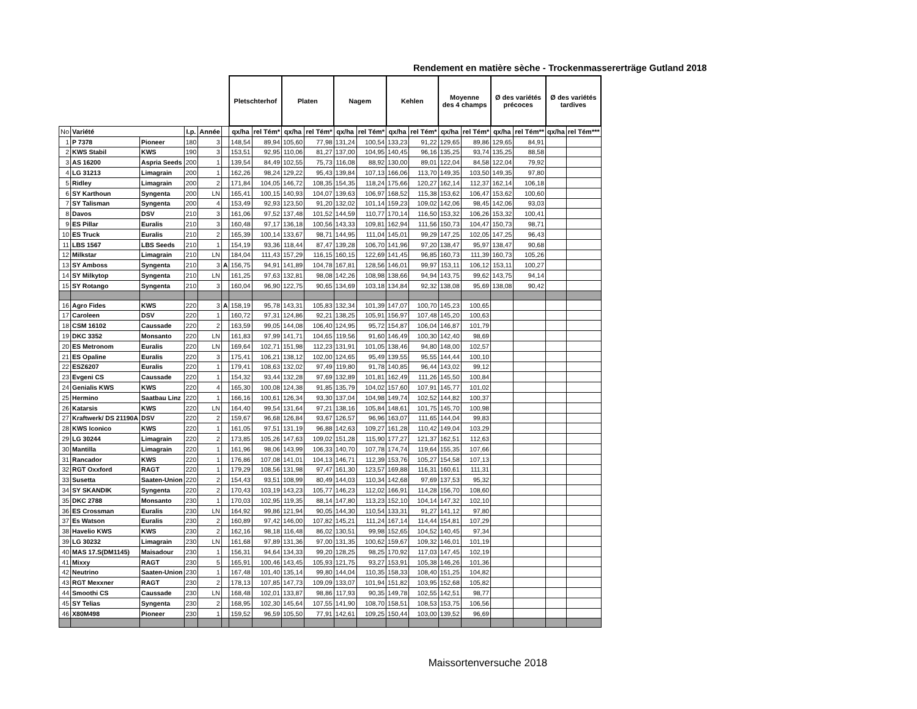Rendement en matière sèche - Trockenmassererträge Gutland 2018
| | | | | | | Pletschterhof | | Platen | | Nagem | | Kehlen | | Moyenne des 4 champs | | Ø des variétés précoces | | Ø des variétés tardives | |
| --- | --- | --- | --- | --- | --- | --- | --- | --- | --- | --- | --- | --- | --- | --- | --- | --- | --- | --- | --- |
| No | Variété | | I.p. | Année | | qx/ha | rel Tém* | qx/ha | rel Tém* | qx/ha | rel Tém* | qx/ha | rel Tém* | qx/ha | rel Tém* | qx/ha | rel Tém** | qx/ha | rel Tém*** |
| 1 | P 7378 | Pioneer | 180 | 3 | | 148,54 | 89,94 | 105,60 | 77,98 | 131,24 | 100,54 | 133,23 | 91,22 | 129,65 | 89,86 | 129,65 | 84,91 | | |
| 2 | KWS Stabil | KWS | 190 | 3 | | 153,51 | 92,95 | 110,06 | 81,27 | 137,00 | 104,95 | 140,45 | 96,16 | 135,25 | 93,74 | 135,25 | 88,58 | | |
| 3 | AS 16200 | Aspria Seeds | 200 | 1 | | 139,54 | 84,49 | 102,55 | 75,73 | 116,08 | 88,92 | 130,00 | 89,01 | 122,04 | 84,58 | 122,04 | 79,92 | | |
| 4 | LG 31213 | Limagrain | 200 | 1 | | 162,26 | 98,24 | 129,22 | 95,43 | 139,84 | 107,13 | 166,06 | 113,70 | 149,35 | 103,50 | 149,35 | 97,80 | | |
| 5 | Ridley | Limagrain | 200 | 2 | | 171,84 | 104,05 | 146,72 | 108,35 | 154,35 | 118,24 | 175,66 | 120,27 | 162,14 | 112,37 | 162,14 | 106,18 | | |
| 6 | SY Karthoun | Syngenta | 200 | LN | | 165,41 | 100,15 | 140,93 | 104,07 | 139,63 | 106,97 | 168,52 | 115,38 | 153,62 | 106,47 | 153,62 | 100,60 | | |
| 7 | SY Talisman | Syngenta | 200 | 4 | | 153,49 | 92,93 | 123,50 | 91,20 | 132,02 | 101,14 | 159,23 | 109,02 | 142,06 | 98,45 | 142,06 | 93,03 | | |
| 8 | Davos | DSV | 210 | 3 | | 161,06 | 97,52 | 137,48 | 101,52 | 144,59 | 110,77 | 170,14 | 116,50 | 153,32 | 106,26 | 153,32 | 100,41 | | |
| 9 | ES Pillar | Euralis | 210 | 3 | | 160,48 | 97,17 | 136,18 | 100,56 | 143,33 | 109,81 | 162,94 | 111,56 | 150,73 | 104,47 | 150,73 | 98,71 | | |
| 10 | ES Truck | Euralis | 210 | 2 | | 165,39 | 100,14 | 133,67 | 98,71 | 144,95 | 111,04 | 145,01 | 99,29 | 147,25 | 102,05 | 147,25 | 96,43 | | |
| 11 | LBS 1567 | LBS Seeds | 210 | 1 | | 154,19 | 93,36 | 118,44 | 87,47 | 139,28 | 106,70 | 141,96 | 97,20 | 138,47 | 95,97 | 138,47 | 90,68 | | |
| 12 | Milkstar | Limagrain | 210 | LN | | 184,04 | 111,43 | 157,29 | 116,15 | 160,15 | 122,69 | 141,45 | 96,85 | 160,73 | 111,39 | 160,73 | 105,26 | | |
| 13 | SY Amboss | Syngenta | 210 | 3 | A | 156,75 | 94,91 | 141,89 | 104,78 | 167,81 | 128,56 | 146,01 | 99,97 | 153,11 | 106,12 | 153,11 | 100,27 | | |
| 14 | SY Milkytop | Syngenta | 210 | LN | | 161,25 | 97,63 | 132,81 | 98,08 | 142,26 | 108,98 | 138,66 | 94,94 | 143,75 | 99,62 | 143,75 | 94,14 | | |
| 15 | SY Rotango | Syngenta | 210 | 3 | | 160,04 | 96,90 | 122,75 | 90,65 | 134,69 | 103,18 | 134,84 | 92,32 | 138,08 | 95,69 | 138,08 | 90,42 | | |
| 16 | Agro Fides | KWS | 220 | 3 | A | 158,19 | 95,78 | 143,31 | 105,83 | 132,34 | 101,39 | 147,07 | 100,70 | 145,23 | 100,65 | | | | |
| 17 | Caroleen | DSV | 220 | 1 | | 160,72 | 97,31 | 124,86 | 92,21 | 138,25 | 105,91 | 156,97 | 107,48 | 145,20 | 100,63 | | | | |
| 18 | CSM 16102 | Caussade | 220 | 2 | | 163,59 | 99,05 | 144,08 | 106,40 | 124,95 | 95,72 | 154,87 | 106,04 | 146,87 | 101,79 | | | | |
| 19 | DKC 3352 | Monsanto | 220 | LN | | 161,83 | 97,99 | 141,71 | 104,65 | 119,56 | 91,60 | 146,49 | 100,30 | 142,40 | 98,69 | | | | |
| 20 | ES Metronom | Euralis | 220 | LN | | 169,64 | 102,71 | 151,98 | 112,23 | 131,91 | 101,05 | 138,46 | 94,80 | 148,00 | 102,57 | | | | |
| 21 | ES Opaline | Euralis | 220 | 3 | | 175,41 | 106,21 | 138,12 | 102,00 | 124,65 | 95,49 | 139,55 | 95,55 | 144,44 | 100,10 | | | | |
| 22 | ESZ6207 | Euralis | 220 | 1 | | 179,41 | 108,63 | 132,02 | 97,49 | 119,80 | 91,78 | 140,85 | 96,44 | 143,02 | 99,12 | | | | |
| 23 | Evgeni CS | Caussade | 220 | 1 | | 154,32 | 93,44 | 132,28 | 97,69 | 132,89 | 101,81 | 162,49 | 111,26 | 145,50 | 100,84 | | | | |
| 24 | Genialis KWS | KWS | 220 | 4 | | 165,30 | 100,08 | 124,38 | 91,85 | 135,79 | 104,02 | 157,60 | 107,91 | 145,77 | 101,02 | | | | |
| 25 | Hermino | Saatbau Linz | 220 | 1 | | 166,16 | 100,61 | 126,34 | 93,30 | 137,04 | 104,98 | 149,74 | 102,52 | 144,82 | 100,37 | | | | |
| 26 | Katarsis | KWS | 220 | LN | | 164,40 | 99,54 | 131,64 | 97,21 | 138,16 | 105,84 | 148,61 | 101,75 | 145,70 | 100,98 | | | | |
| 27 | Kraftwerk/ DS 21190A | DSV | 220 | 2 | | 159,67 | 96,68 | 126,84 | 93,67 | 126,57 | 96,96 | 163,07 | 111,65 | 144,04 | 99,83 | | | | |
| 28 | KWS Iconico | KWS | 220 | 1 | | 161,05 | 97,51 | 131,19 | 96,88 | 142,63 | 109,27 | 161,28 | 110,42 | 149,04 | 103,29 | | | | |
| 29 | LG 30244 | Limagrain | 220 | 2 | | 173,85 | 105,26 | 147,63 | 109,02 | 151,28 | 115,90 | 177,27 | 121,37 | 162,51 | 112,63 | | | | |
| 30 | Mantilla | Limagrain | 220 | 1 | | 161,96 | 98,06 | 143,99 | 106,33 | 140,70 | 107,78 | 174,74 | 119,64 | 155,35 | 107,66 | | | | |
| 31 | Rancador | KWS | 220 | 1 | | 176,86 | 107,08 | 141,01 | 104,13 | 146,71 | 112,39 | 153,76 | 105,27 | 154,58 | 107,13 | | | | |
| 32 | RGT Oxxford | RAGT | 220 | 1 | | 179,29 | 108,56 | 131,98 | 97,47 | 161,30 | 123,57 | 169,88 | 116,31 | 160,61 | 111,31 | | | | |
| 33 | Susetta | Saaten-Union | 220 | 2 | | 154,43 | 93,51 | 108,99 | 80,49 | 144,03 | 110,34 | 142,68 | 97,69 | 137,53 | 95,32 | | | | |
| 34 | SY SKANDIK | Syngenta | 220 | 2 | | 170,43 | 103,19 | 143,23 | 105,77 | 146,23 | 112,02 | 166,91 | 114,28 | 156,70 | 108,60 | | | | |
| 35 | DKC 2788 | Monsanto | 230 | 1 | | 170,03 | 102,95 | 119,35 | 88,14 | 147,80 | 113,23 | 152,10 | 104,14 | 147,32 | 102,10 | | | | |
| 36 | ES Crossman | Euralis | 230 | LN | | 164,92 | 99,86 | 121,94 | 90,05 | 144,30 | 110,54 | 133,31 | 91,27 | 141,12 | 97,80 | | | | |
| 37 | Es Watson | Euralis | 230 | 2 | | 160,89 | 97,42 | 146,00 | 107,82 | 145,21 | 111,24 | 167,14 | 114,44 | 154,81 | 107,29 | | | | |
| 38 | Havelio KWS | KWS | 230 | 2 | | 162,16 | 98,18 | 116,48 | 86,02 | 130,51 | 99,98 | 152,65 | 104,52 | 140,45 | 97,34 | | | | |
| 39 | LG 30232 | Limagrain | 230 | LN | | 161,68 | 97,89 | 131,36 | 97,00 | 131,35 | 100,62 | 159,67 | 109,32 | 146,01 | 101,19 | | | | |
| 40 | MAS 17.S(DM1145) | Maisadour | 230 | 1 | | 156,31 | 94,64 | 134,33 | 99,20 | 128,25 | 98,25 | 170,92 | 117,03 | 147,45 | 102,19 | | | | |
| 41 | Mixxy | RAGT | 230 | 5 | | 165,91 | 100,46 | 143,45 | 105,93 | 121,75 | 93,27 | 153,91 | 105,38 | 146,26 | 101,36 | | | | |
| 42 | Neutrino | Saaten-Union | 230 | 1 | | 167,48 | 101,40 | 135,14 | 99,80 | 144,04 | 110,35 | 158,33 | 108,40 | 151,25 | 104,82 | | | | |
| 43 | RGT Mexxner | RAGT | 230 | 2 | | 178,13 | 107,85 | 147,73 | 109,09 | 133,07 | 101,94 | 151,82 | 103,95 | 152,68 | 105,82 | | | | |
| 44 | Smoothi CS | Caussade | 230 | LN | | 168,48 | 102,01 | 133,87 | 98,86 | 117,93 | 90,35 | 149,78 | 102,55 | 142,51 | 98,77 | | | | |
| 45 | SY Telias | Syngenta | 230 | 2 | | 168,95 | 102,30 | 145,64 | 107,55 | 141,90 | 108,70 | 158,51 | 108,53 | 153,75 | 106,56 | | | | |
| 46 | X80M498 | Pioneer | 230 | 1 | | 159,52 | 96,59 | 105,50 | 77,91 | 142,61 | 109,25 | 150,44 | 103,00 | 139,52 | 96,69 | | | | |
Maissortenversuche 2018